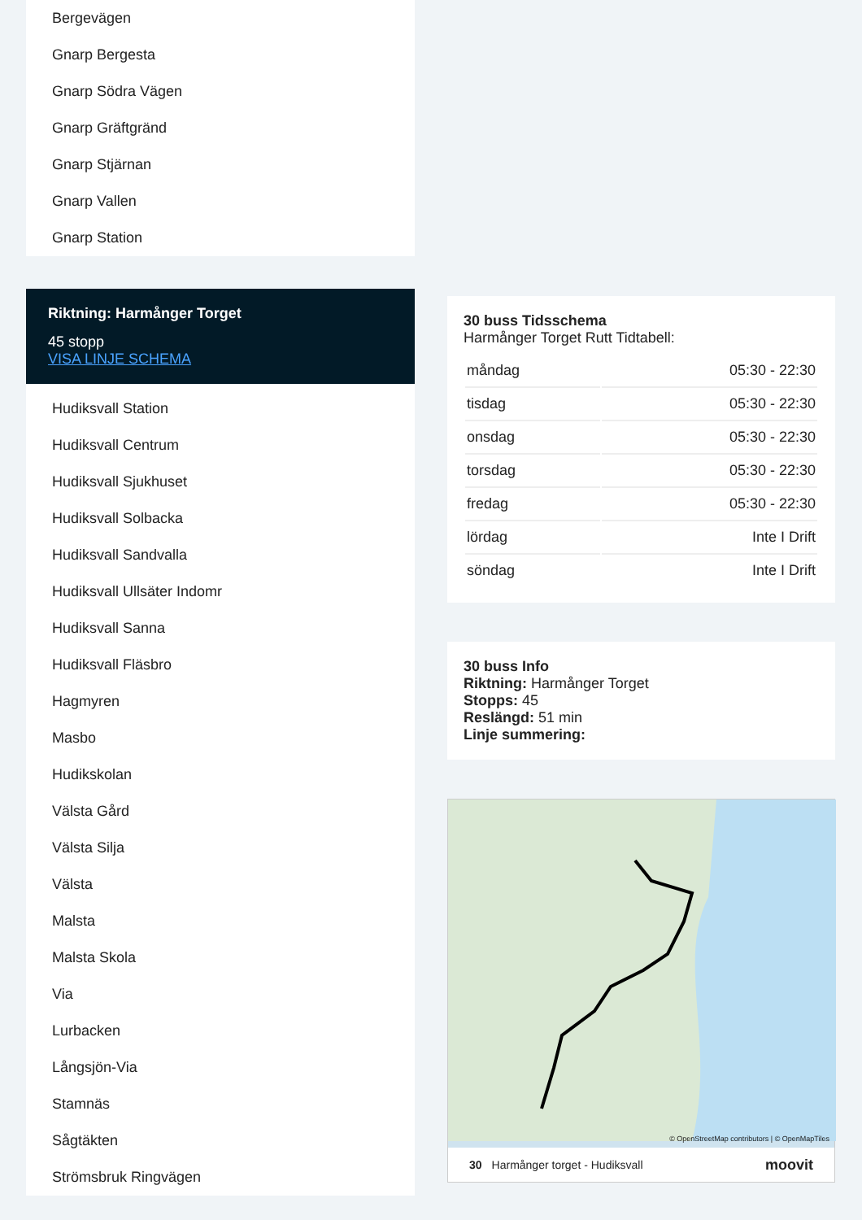Bergevägen
Gnarp Bergesta
Gnarp Södra Vägen
Gnarp Gräftgränd
Gnarp Stjärnan
Gnarp Vallen
Gnarp Station
Riktning: Harmånger Torget
45 stopp
VISA LINJE SCHEMA
Hudiksvall Station
Hudiksvall Centrum
Hudiksvall Sjukhuset
Hudiksvall Solbacka
Hudiksvall Sandvalla
Hudiksvall Ullsäter Indomr
Hudiksvall Sanna
Hudiksvall Fläsbro
Hagmyren
Masbo
Hudikskolan
Välsta Gård
Välsta Silja
Välsta
Malsta
Malsta Skola
Via
Lurbacken
Långsjön-Via
Stamnäs
Sågtäkten
Strömsbruk Ringvägen
30 buss Tidsschema
Harmånger Torget Rutt Tidtabell:
| måndag | 05:30 - 22:30 |
| tisdag | 05:30 - 22:30 |
| onsdag | 05:30 - 22:30 |
| torsdag | 05:30 - 22:30 |
| fredag | 05:30 - 22:30 |
| lördag | Inte I Drift |
| söndag | Inte I Drift |
30 buss Info
Riktning: Harmånger Torget
Stopps: 45
Reslängd: 51 min
Linje summering:
© OpenStreetMap contributors | © OpenMapTiles
30 Harmånger torget - Hudiksvall moovit